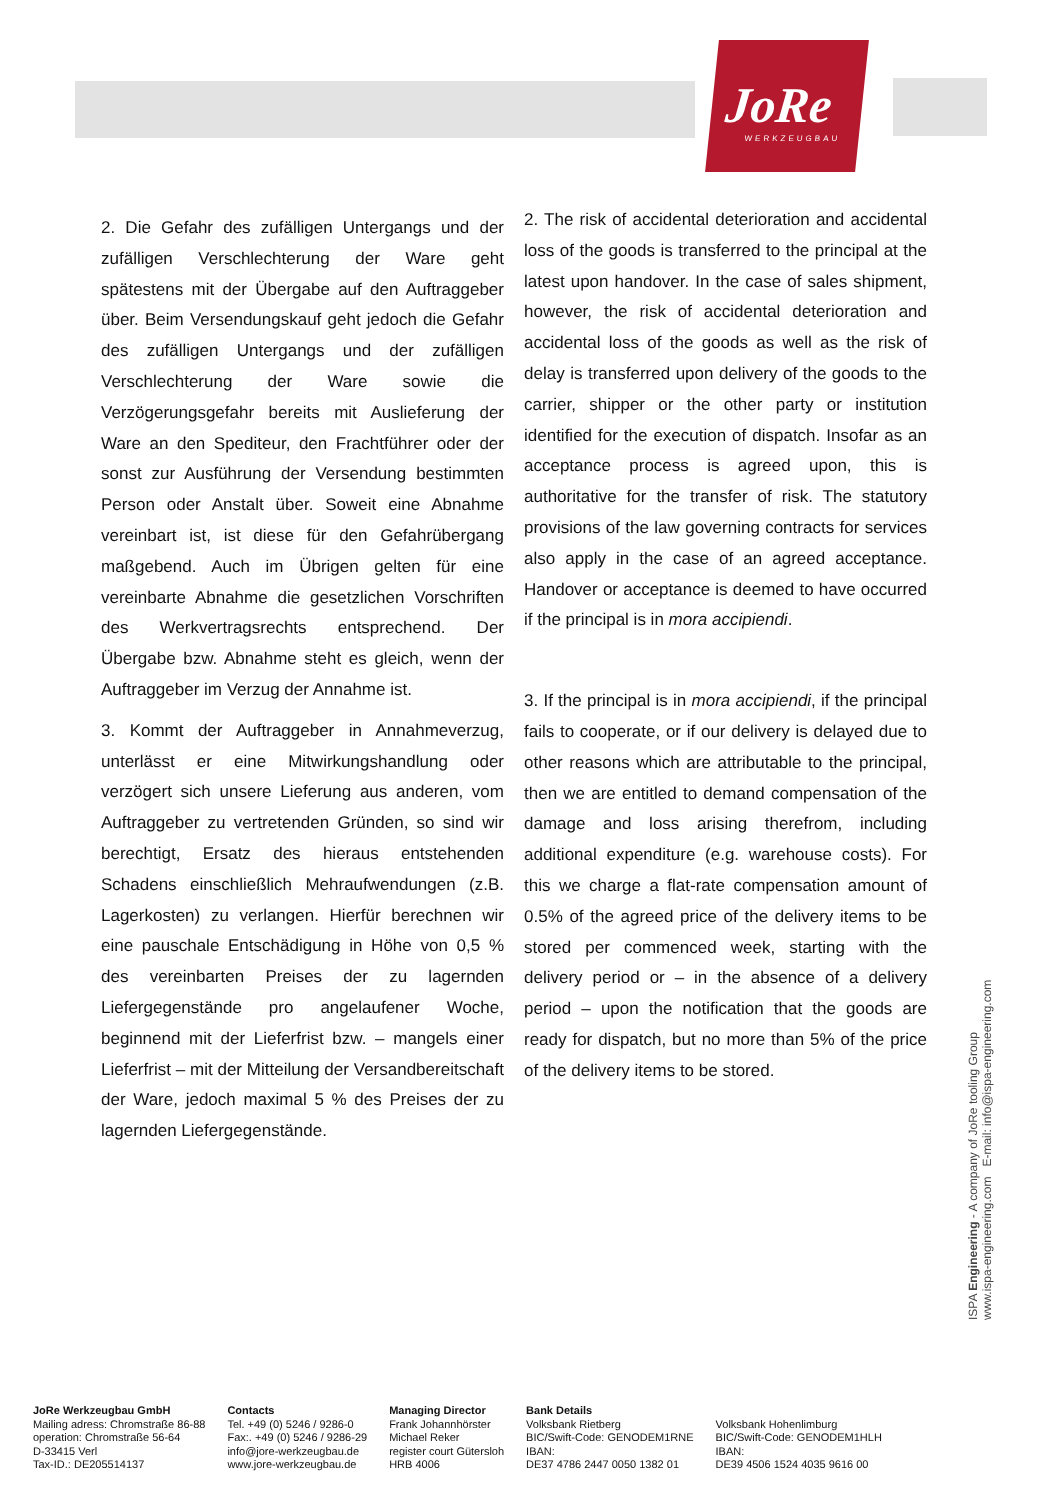JoRe
WERKZEUGBAU
2. Die Gefahr des zufälligen Untergangs und der zufälligen Verschlechterung der Ware geht spätestens mit der Übergabe auf den Auftraggeber über. Beim Versendungskauf geht jedoch die Gefahr des zufälligen Untergangs und der zufälligen Verschlechterung der Ware sowie die Verzögerungsgefahr bereits mit Auslieferung der Ware an den Spediteur, den Frachtführer oder der sonst zur Ausführung der Versendung bestimmten Person oder Anstalt über. Soweit eine Abnahme vereinbart ist, ist diese für den Gefahrübergang maßgebend. Auch im Übrigen gelten für eine vereinbarte Abnahme die gesetzlichen Vorschriften des Werkvertragsrechts entsprechend. Der Übergabe bzw. Abnahme steht es gleich, wenn der Auftraggeber im Verzug der Annahme ist.
3. Kommt der Auftraggeber in Annahmeverzug, unterlässt er eine Mitwirkungshandlung oder verzögert sich unsere Lieferung aus anderen, vom Auftraggeber zu vertretenden Gründen, so sind wir berechtigt, Ersatz des hieraus entstehenden Schadens einschließlich Mehraufwendungen (z.B. Lagerkosten) zu verlangen. Hierfür berechnen wir eine pauschale Entschädigung in Höhe von 0,5 % des vereinbarten Preises der zu lagernden Liefergegenstände pro angelaufener Woche, beginnend mit der Lieferfrist bzw. – mangels einer Lieferfrist – mit der Mitteilung der Versandbereitschaft der Ware, jedoch maximal 5 % des Preises der zu lagernden Liefergegenstände.
2. The risk of accidental deterioration and accidental loss of the goods is transferred to the principal at the latest upon handover. In the case of sales shipment, however, the risk of accidental deterioration and accidental loss of the goods as well as the risk of delay is transferred upon delivery of the goods to the carrier, shipper or the other party or institution identified for the execution of dispatch. Insofar as an acceptance process is agreed upon, this is authoritative for the transfer of risk. The statutory provisions of the law governing contracts for services also apply in the case of an agreed acceptance. Handover or acceptance is deemed to have occurred if the principal is in mora accipiendi.
3. If the principal is in mora accipiendi, if the principal fails to cooperate, or if our delivery is delayed due to other reasons which are attributable to the principal, then we are entitled to demand compensation of the damage and loss arising therefrom, including additional expenditure (e.g. warehouse costs). For this we charge a flat-rate compensation amount of 0.5% of the agreed price of the delivery items to be stored per commenced week, starting with the delivery period or – in the absence of a delivery period – upon the notification that the goods are ready for dispatch, but no more than 5% of the price of the delivery items to be stored.
ISPA Engineering - A company of JoRe tooling Group
www.ispa-engineering.com E-mail: info@ispa-engineering.com
JoRe Werkzeugbau GmbH
Mailing adress: Chromstraße 86-88
operation: Chromstraße 56-64
D-33415 Verl
Tax-ID.: DE205514137
Contacts
Tel. +49 (0) 5246 / 9286-0
Fax:. +49 (0) 5246 / 9286-29
info@jore-werkzeugbau.de
www.jore-werkzeugbau.de
Managing Director
Frank Johannhörster
Michael Reker
register court Gütersloh
HRB 4006
Bank Details
Volksbank Rietberg
BIC/Swift-Code: GENODEM1RNE
IBAN:
DE37 4786 2447 0050 1382 01
Volksbank Hohenlimburg
BIC/Swift-Code: GENODEM1HLH
IBAN:
DE39 4506 1524 4035 9616 00